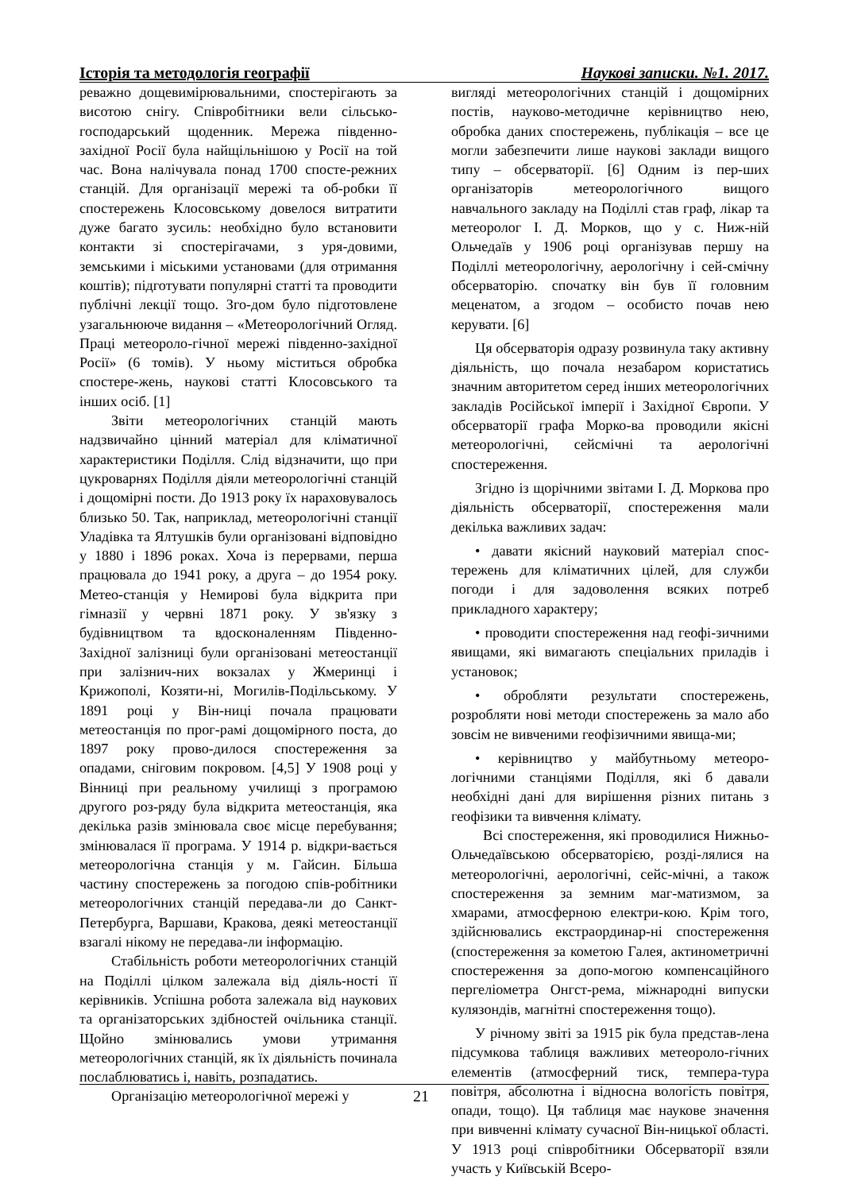Історія та методологія географії Наукові записки. №1. 2017.
реважно дощевимірювальними, спостерігають за висотою снігу. Співробітники вели сільсько-господарський щоденник. Мережа південно-західної Росії була найщільнішою у Росії на той час. Вона налічувала понад 1700 спосте-режних станцій. Для організації мережі та об-робки її спостережень Клосовському довелося витратити дуже багато зусиль: необхідно було встановити контакти зі спостерігачами, з уря-довими, земськими і міськими установами (для отримання коштів); підготувати популярні статті та проводити публічні лекції тощо. Зго-дом було підготовлене узагальнююче видання – «Метеорологічний Огляд. Праці метеороло-гічної мережі південно-західної Росії» (6 томів). У ньому міститься обробка спостере-жень, наукові статті Клосовського та інших осіб. [1]
Звіти метеорологічних станцій мають надзвичайно цінний матеріал для кліматичної характеристики Поділля. Слід відзначити, що при цукроварнях Поділля діяли метеорологічні станцій і дощомірні пости. До 1913 року їх нараховувалось близько 50. Так, наприклад, метеорологічні станції Уладівка та Ялтушків були організовані відповідно у 1880 і 1896 роках. Хоча із перервами, перша працювала до 1941 року, а друга – до 1954 року. Метео-станція у Немирові була відкрита при гімназії у червні 1871 року. У зв'язку з будівництвом та вдосконаленням Південно-Західної залізниці були організовані метеостанції при залізнич-них вокзалах у Жмеринці і Крижополі, Козяти-ні, Могилів-Подільському. У 1891 році у Він-ниці почала працювати метеостанція по прог-рамі дощомірного поста, до 1897 року прово-дилося спостереження за опадами, сніговим покровом. [4,5] У 1908 році у Вінниці при реальному училищі з програмою другого роз-ряду була відкрита метеостанція, яка декілька разів змінювала своє місце перебування; змінювалася її програма. У 1914 р. відкри-вається метеорологічна станція у м. Гайсин. Більша частину спостережень за погодою спів-робітники метеорологічних станцій передава-ли до Санкт-Петербурга, Варшави, Кракова, деякі метеостанції взагалі нікому не передава-ли інформацію.
Стабільність роботи метеорологічних станцій на Поділлі цілком залежала від діяль-ності її керівників. Успішна робота залежала від наукових та організаторських здібностей очільника станції. Щойно змінювались умови утримання метеорологічних станцій, як їх діяльність починала послаблюватись і, навіть, розпадатись.
Організацію метеорологічної мережі у
вигляді метеорологічних станцій і дощомірних постів, науково-методичне керівництво нею, обробка даних спостережень, публікація – все це могли забезпечити лише наукові заклади вищого типу – обсерваторії. [6] Одним із пер-ших організаторів метеорологічного вищого навчального закладу на Поділлі став граф, лікар та метеоролог І. Д. Морков, що у с. Ниж-ній Ольчедаїв у 1906 році організував першу на Поділлі метеорологічну, аерологічну і сей-смічну обсерваторію. спочатку він був її головним меценатом, а згодом – особисто почав нею керувати. [6]
Ця обсерваторія одразу розвинула таку активну діяльність, що почала незабаром користатись значним авторитетом серед інших метеорологічних закладів Російської імперії і Західної Європи. У обсерваторії графа Морко-ва проводили якісні метеорологічні, сейсмічні та аерологічні спостереження.
Згідно із щорічними звітами І. Д. Моркова про діяльність обсерваторії, спостереження мали декілька важливих задач:
• давати якісний науковий матеріал спос-тережень для кліматичних цілей, для служби погоди і для задоволення всяких потреб прикладного характеру;
• проводити спостереження над геофі-зичними явищами, які вимагають спеціальних приладів і установок;
• обробляти результати спостережень, розробляти нові методи спостережень за мало або зовсім не вивченими геофізичними явища-ми;
• керівництво у майбутньому метеоро-логічними станціями Поділля, які б давали необхідні дані для вирішення різних питань з геофізики та вивчення клімату.
Всі спостереження, які проводилися Нижньо-Ольчедаївською обсерваторією, розді-лялися на метеорологічні, аерологічні, сейс-мічні, а також спостереження за земним маг-матизмом, за хмарами, атмосферною електри-кою. Крім того, здійснювались екстраординар-ні спостереження (спостереження за кометою Галея, актинометричні спостереження за допо-могою компенсаційного пергеліометра Онгст-рема, міжнародні випуски кулязондів, магнітні спостереження тощо).
У річному звіті за 1915 рік була представ-лена підсумкова таблиця важливих метеороло-гічних елементів (атмосферний тиск, темпера-тура повітря, абсолютна і відносна вологість повітря, опади, тощо). Ця таблиця має наукове значення при вивченні клімату сучасної Він-ницької області. У 1913 році співробітники Обсерваторії взяли участь у Київській Всеро-
21